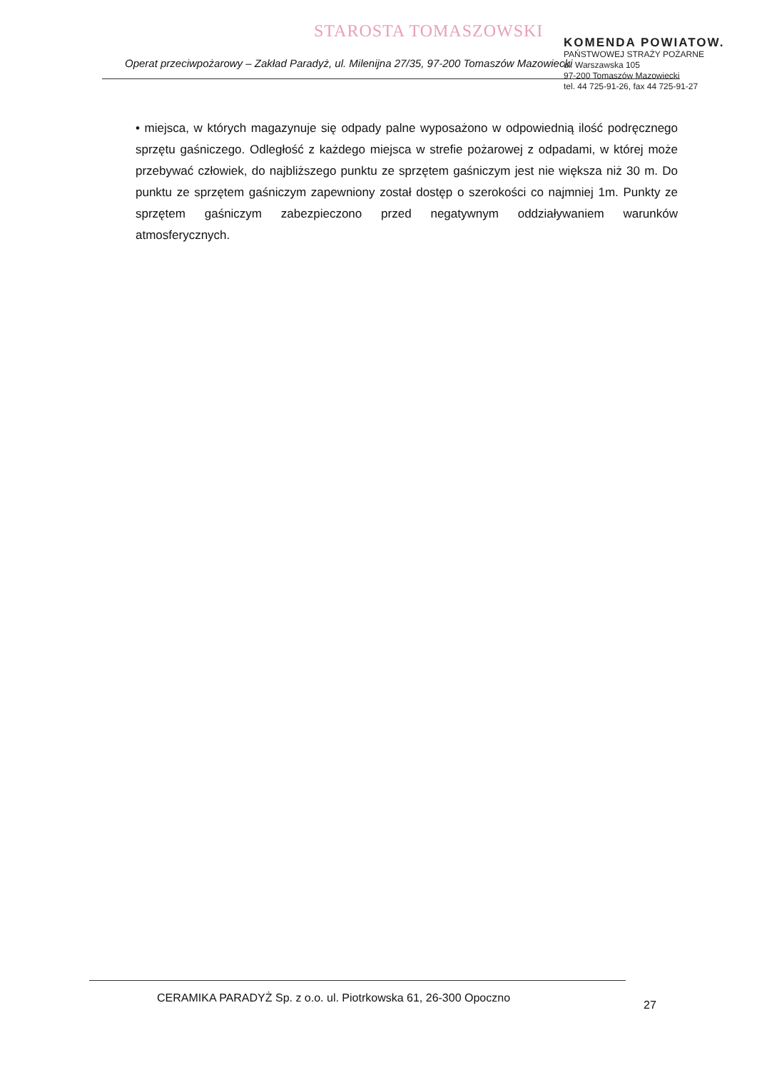STAROSTA TOMASZOWSKI
Operat przeciwpożarowy – Zakład Paradyż, ul. Milenijna 27/35, 97-200 Tomaszów Mazowiecki
KOMENDA POWIATOW.
PAŃSTWOWEJ STRAŻY POŻARNE
ul. Warszawska 105
97-200 Tomaszów Mazowiecki
tel. 44 725-91-26, fax 44 725-91-27
• miejsca, w których magazynuje się odpady palne wyposażono w odpowiednią ilość podręcznego sprzętu gaśniczego. Odległość z każdego miejsca w strefie pożarowej z odpadami, w której może przebywać człowiek, do najbliższego punktu ze sprzętem gaśniczym jest nie większa niż 30 m. Do punktu ze sprzętem gaśniczym zapewniony został dostęp o szerokości co najmniej 1m. Punkty ze sprzętem gaśniczym zabezpieczono przed negatywnym oddziaływaniem warunków atmosferycznych.
CERAMIKA PARADYŻ Sp. z o.o. ul. Piotrkowska 61, 26-300 Opoczno
27